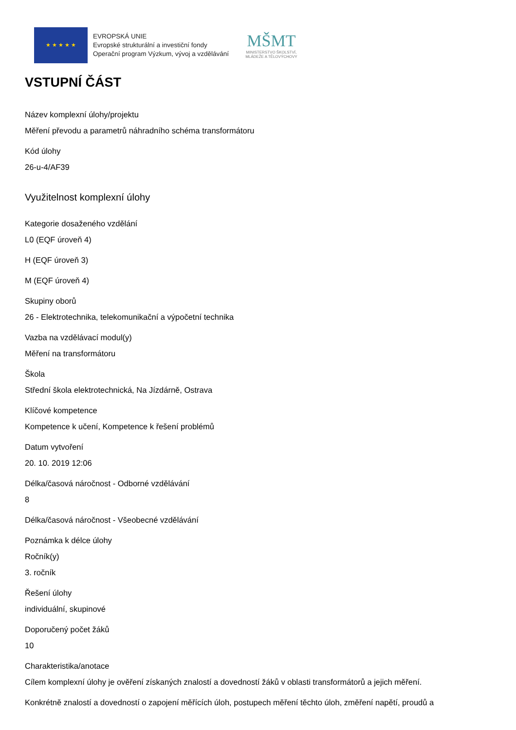★ ★ ★ ★ ★
EVROPSKÁ UNIE
Evropské strukturální a investiční fondy
Operační program Výzkum, vývoj a vzdělávání
MŠMT
MINISTERSTVO ŠKOLSTVÍ,
MLÁDEŽE A TĚLOVÝCHOVY
VSTUPNÍ ČÁST
Název komplexní úlohy/projektu
Měření převodu a parametrů náhradního schéma transformátoru
Kód úlohy
26-u-4/AF39
Využitelnost komplexní úlohy
Kategorie dosaženého vzdělání
L0 (EQF úroveň 4)
H (EQF úroveň 3)
M (EQF úroveň 4)
Skupiny oborů
26 - Elektrotechnika, telekomunikační a výpočetní technika
Vazba na vzdělávací modul(y)
Měření na transformátoru
Škola
Střední škola elektrotechnická, Na Jízdárně, Ostrava
Klíčové kompetence
Kompetence k učení, Kompetence k řešení problémů
Datum vytvoření
20. 10. 2019 12:06
Délka/časová náročnost - Odborné vzdělávání
8
Délka/časová náročnost - Všeobecné vzdělávání
Poznámka k délce úlohy
Ročník(y)
3. ročník
Řešení úlohy
individuální, skupinové
Doporučený počet žáků
10
Charakteristika/anotace
Cílem komplexní úlohy je ověření získaných znalostí a dovedností žáků v oblasti transformátorů a jejich měření.
Konkrétně znalostí a dovedností o zapojení měřících úloh, postupech měření těchto úloh, změření napětí, proudů a